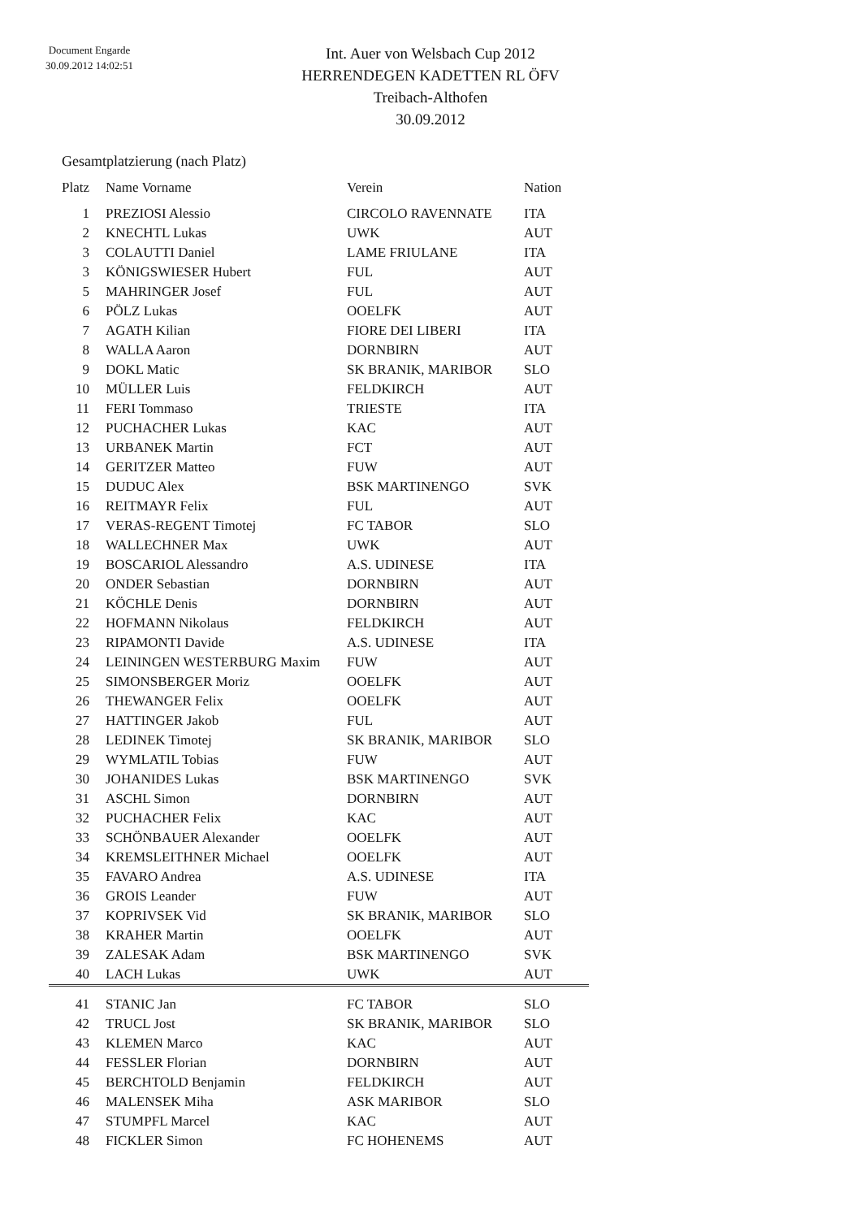Document Engarde
30.09.2012 14:02:51
Int. Auer von Welsbach Cup 2012
HERRENDEGEN KADETTEN RL ÖFV
Treibach-Althofen
30.09.2012
Gesamtplatzierung (nach Platz)
| Platz | Name Vorname | Verein | Nation |
| --- | --- | --- | --- |
| 1 | PREZIOSI Alessio | CIRCOLO RAVENNATE | ITA |
| 2 | KNECHTL Lukas | UWK | AUT |
| 3 | COLAUTTI Daniel | LAME FRIULANE | ITA |
| 3 | KÖNIGSWIESER Hubert | FUL | AUT |
| 5 | MAHRINGER Josef | FUL | AUT |
| 6 | PÖLZ Lukas | OOELFK | AUT |
| 7 | AGATH Kilian | FIORE DEI LIBERI | ITA |
| 8 | WALLA Aaron | DORNBIRN | AUT |
| 9 | DOKL Matic | SK BRANIK, MARIBOR | SLO |
| 10 | MÜLLER Luis | FELDKIRCH | AUT |
| 11 | FERI Tommaso | TRIESTE | ITA |
| 12 | PUCHACHER Lukas | KAC | AUT |
| 13 | URBANEK Martin | FCT | AUT |
| 14 | GERITZER Matteo | FUW | AUT |
| 15 | DUDUC Alex | BSK MARTINENGO | SVK |
| 16 | REITMAYR Felix | FUL | AUT |
| 17 | VERAS-REGENT Timotej | FC TABOR | SLO |
| 18 | WALLECHNER Max | UWK | AUT |
| 19 | BOSCARIOL Alessandro | A.S. UDINESE | ITA |
| 20 | ONDER Sebastian | DORNBIRN | AUT |
| 21 | KÖCHLE Denis | DORNBIRN | AUT |
| 22 | HOFMANN Nikolaus | FELDKIRCH | AUT |
| 23 | RIPAMONTI Davide | A.S. UDINESE | ITA |
| 24 | LEININGEN WESTERBURG Maxim | FUW | AUT |
| 25 | SIMONSBERGER Moriz | OOELFK | AUT |
| 26 | THEWANGER Felix | OOELFK | AUT |
| 27 | HATTINGER Jakob | FUL | AUT |
| 28 | LEDINEK Timotej | SK BRANIK, MARIBOR | SLO |
| 29 | WYMLATIL Tobias | FUW | AUT |
| 30 | JOHANIDES Lukas | BSK MARTINENGO | SVK |
| 31 | ASCHL Simon | DORNBIRN | AUT |
| 32 | PUCHACHER Felix | KAC | AUT |
| 33 | SCHÖNBAUER Alexander | OOELFK | AUT |
| 34 | KREMSLEITHNER Michael | OOELFK | AUT |
| 35 | FAVARO Andrea | A.S. UDINESE | ITA |
| 36 | GROIS Leander | FUW | AUT |
| 37 | KOPRIVSEK Vid | SK BRANIK, MARIBOR | SLO |
| 38 | KRAHER Martin | OOELFK | AUT |
| 39 | ZALESAK Adam | BSK MARTINENGO | SVK |
| 40 | LACH Lukas | UWK | AUT |
| 41 | STANIC Jan | FC TABOR | SLO |
| 42 | TRUCL Jost | SK BRANIK, MARIBOR | SLO |
| 43 | KLEMEN Marco | KAC | AUT |
| 44 | FESSLER Florian | DORNBIRN | AUT |
| 45 | BERCHTOLD Benjamin | FELDKIRCH | AUT |
| 46 | MALENSEK Miha | ASK MARIBOR | SLO |
| 47 | STUMPFL Marcel | KAC | AUT |
| 48 | FICKLER Simon | FC HOHENEMS | AUT |